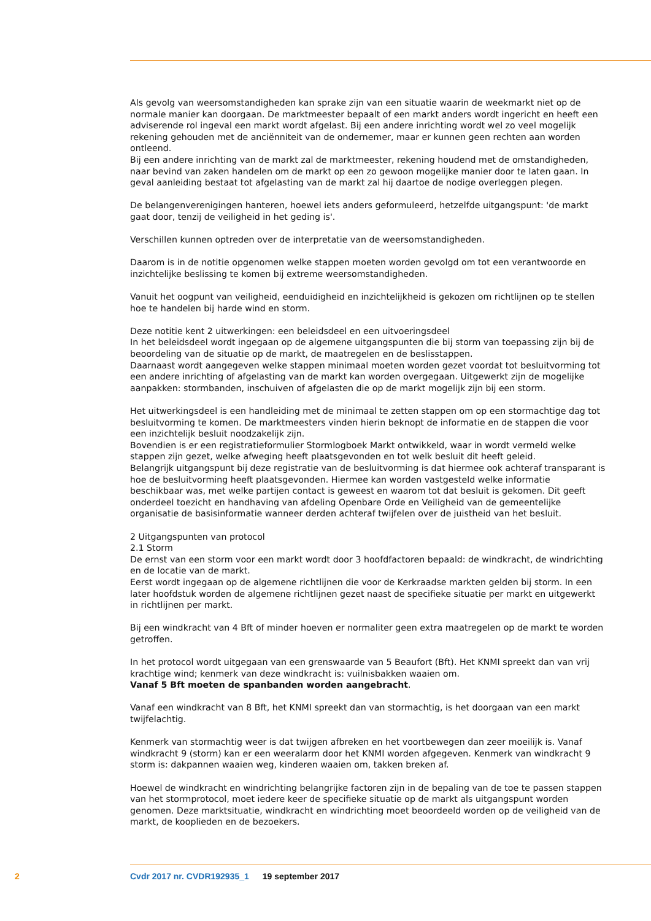Als gevolg van weersomstandigheden kan sprake zijn van een situatie waarin de weekmarkt niet op de normale manier kan doorgaan. De marktmeester bepaalt of een markt anders wordt ingericht en heeft een adviserende rol ingeval een markt wordt afgelast. Bij een andere inrichting wordt wel zo veel mogelijk rekening gehouden met de anciënniteit van de ondernemer, maar er kunnen geen rechten aan worden ontleend.
Bij een andere inrichting van de markt zal de marktmeester, rekening houdend met de omstandigheden, naar bevind van zaken handelen om de markt op een zo gewoon mogelijke manier door te laten gaan. In geval aanleiding bestaat tot afgelasting van de markt zal hij daartoe de nodige overleggen plegen.
De belangenverenigingen hanteren, hoewel iets anders geformuleerd, hetzelfde uitgangspunt: 'de markt gaat door, tenzij de veiligheid in het geding is'.
Verschillen kunnen optreden over de interpretatie van de weersomstandigheden.
Daarom is in de notitie opgenomen welke stappen moeten worden gevolgd om tot een verantwoorde en inzichtelijke beslissing te komen bij extreme weersomstandigheden.
Vanuit het oogpunt van veiligheid, eenduidigheid en inzichtelijkheid is gekozen om richtlijnen op te stellen hoe te handelen bij harde wind en storm.
Deze notitie kent 2 uitwerkingen: een beleidsdeel en een uitvoeringsdeel
In het beleidsdeel wordt ingegaan op de algemene uitgangspunten die bij storm van toepassing zijn bij de beoordeling van de situatie op de markt, de maatregelen en de beslisstappen.
Daarnaast wordt aangegeven welke stappen minimaal moeten worden gezet voordat tot besluitvorming tot een andere inrichting of afgelasting van de markt kan worden overgegaan. Uitgewerkt zijn de mogelijke aanpakken: stormbanden, inschuiven of afgelasten die op de markt mogelijk zijn bij een storm.
Het uitwerkingsdeel is een handleiding met de minimaal te zetten stappen om op een stormachtige dag tot besluitvorming te komen. De marktmeesters vinden hierin beknopt de informatie en de stappen die voor een inzichtelijk besluit noodzakelijk zijn.
Bovendien is er een registratieformulier Stormlogboek Markt ontwikkeld, waar in wordt vermeld welke stappen zijn gezet, welke afweging heeft plaatsgevonden en tot welk besluit dit heeft geleid.
Belangrijk uitgangspunt bij deze registratie van de besluitvorming is dat hiermee ook achteraf transparant is hoe de besluitvorming heeft plaatsgevonden. Hiermee kan worden vastgesteld welke informatie beschikbaar was, met welke partijen contact is geweest en waarom tot dat besluit is gekomen. Dit geeft onderdeel toezicht en handhaving van afdeling Openbare Orde en Veiligheid van de gemeentelijke organisatie de basisinformatie wanneer derden achteraf twijfelen over de juistheid van het besluit.
2 Uitgangspunten van protocol
2.1 Storm
De ernst van een storm voor een markt wordt door 3 hoofdfactoren bepaald: de windkracht, de windrichting en de locatie van de markt.
Eerst wordt ingegaan op de algemene richtlijnen die voor de Kerkraadse markten gelden bij storm. In een later hoofdstuk worden de algemene richtlijnen gezet naast de specifieke situatie per markt en uitgewerkt in richtlijnen per markt.
Bij een windkracht van 4 Bft of minder hoeven er normaliter geen extra maatregelen op de markt te worden getroffen.
In het protocol wordt uitgegaan van een grenswaarde van 5 Beaufort (Bft). Het KNMI spreekt dan van vrij krachtige wind; kenmerk van deze windkracht is: vuilnisbakken waaien om.
Vanaf 5 Bft moeten de spanbanden worden aangebracht.
Vanaf een windkracht van 8 Bft, het KNMI spreekt dan van stormachtig, is het doorgaan van een markt twijfelachtig.
Kenmerk van stormachtig weer is dat twijgen afbreken en het voortbewegen dan zeer moeilijk is. Vanaf windkracht 9 (storm) kan er een weeralarm door het KNMI worden afgegeven. Kenmerk van windkracht 9 storm is: dakpannen waaien weg, kinderen waaien om, takken breken af.
Hoewel de windkracht en windrichting belangrijke factoren zijn in de bepaling van de toe te passen stappen van het stormprotocol, moet iedere keer de specifieke situatie op de markt als uitgangspunt worden genomen. Deze marktsituatie, windkracht en windrichting moet beoordeeld worden op de veiligheid van de markt, de kooplieden en de bezoekers.
2 Cvdr 2017 nr. CVDR192935_1 19 september 2017